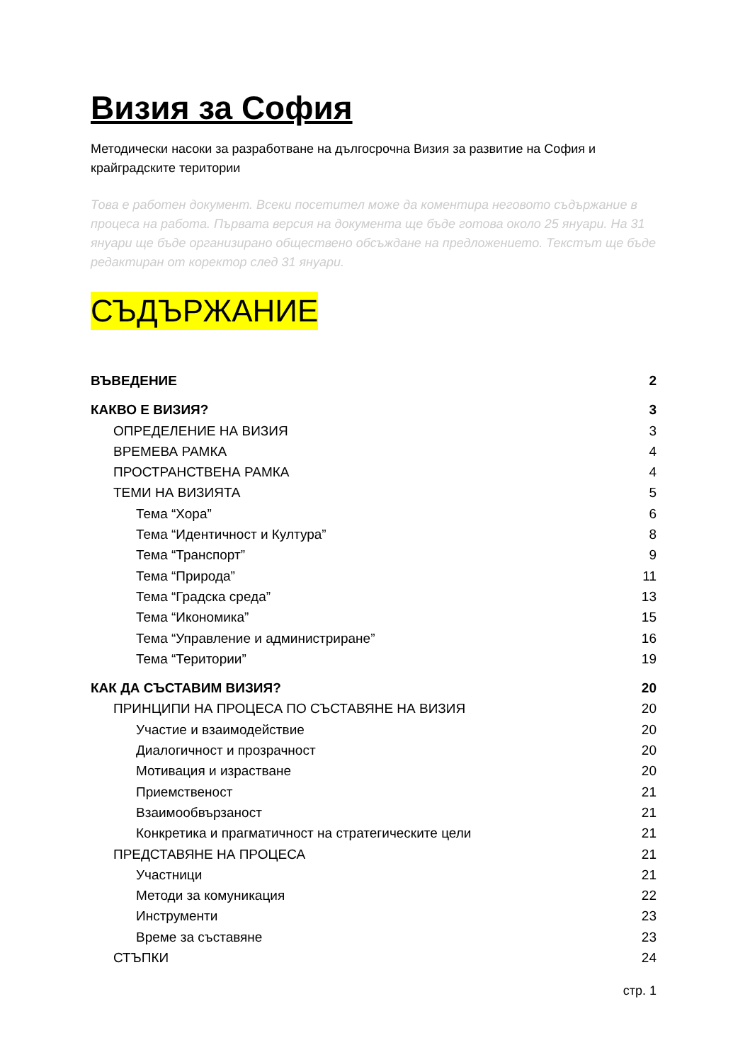Визия за София
Методически насоки за разработване на дългосрочна Визия за развитие на София и крайградските територии
Това е работен документ. Всеки посетител може да коментира неговото съдържание в процеса на работа. Първата версия на документа ще бъде готова около 25 януари. На 31 януари ще бъде организирано обществено обсъждане на предложението. Текстът ще бъде редактиран от коректор след 31 януари.
СЪДЪРЖАНИЕ
ВЪВЕДЕНИЕ 2
КАКВО Е ВИЗИЯ? 3
ОПРЕДЕЛЕНИЕ НА ВИЗИЯ 3
ВРЕМЕВА РАМКА 4
ПРОСТРАНСТВЕНА РАМКА 4
ТЕМИ НА ВИЗИЯТА 5
Тема “Хора” 6
Тема “Идентичност и Култура” 8
Тема “Транспорт” 9
Тема “Природа” 11
Тема “Градска среда” 13
Тема “Икономика” 15
Тема “Управление и администриране” 16
Тема “Територии” 19
КАК ДА СЪСТАВИМ ВИЗИЯ? 20
ПРИНЦИПИ НА ПРОЦЕСА ПО СЪСТАВЯНЕ НА ВИЗИЯ 20
Участие и взаимодействие 20
Диалогичност и прозрачност 20
Мотивация и израстване 20
Приемственост 21
Взаимообвързаност 21
Конкретика и прагматичност на стратегическите цели 21
ПРЕДСТАВЯНЕ НА ПРОЦЕСА 21
Участници 21
Методи за комуникация 22
Инструменти 23
Време за съставяне 23
СТЪПКИ 24
стр. 1